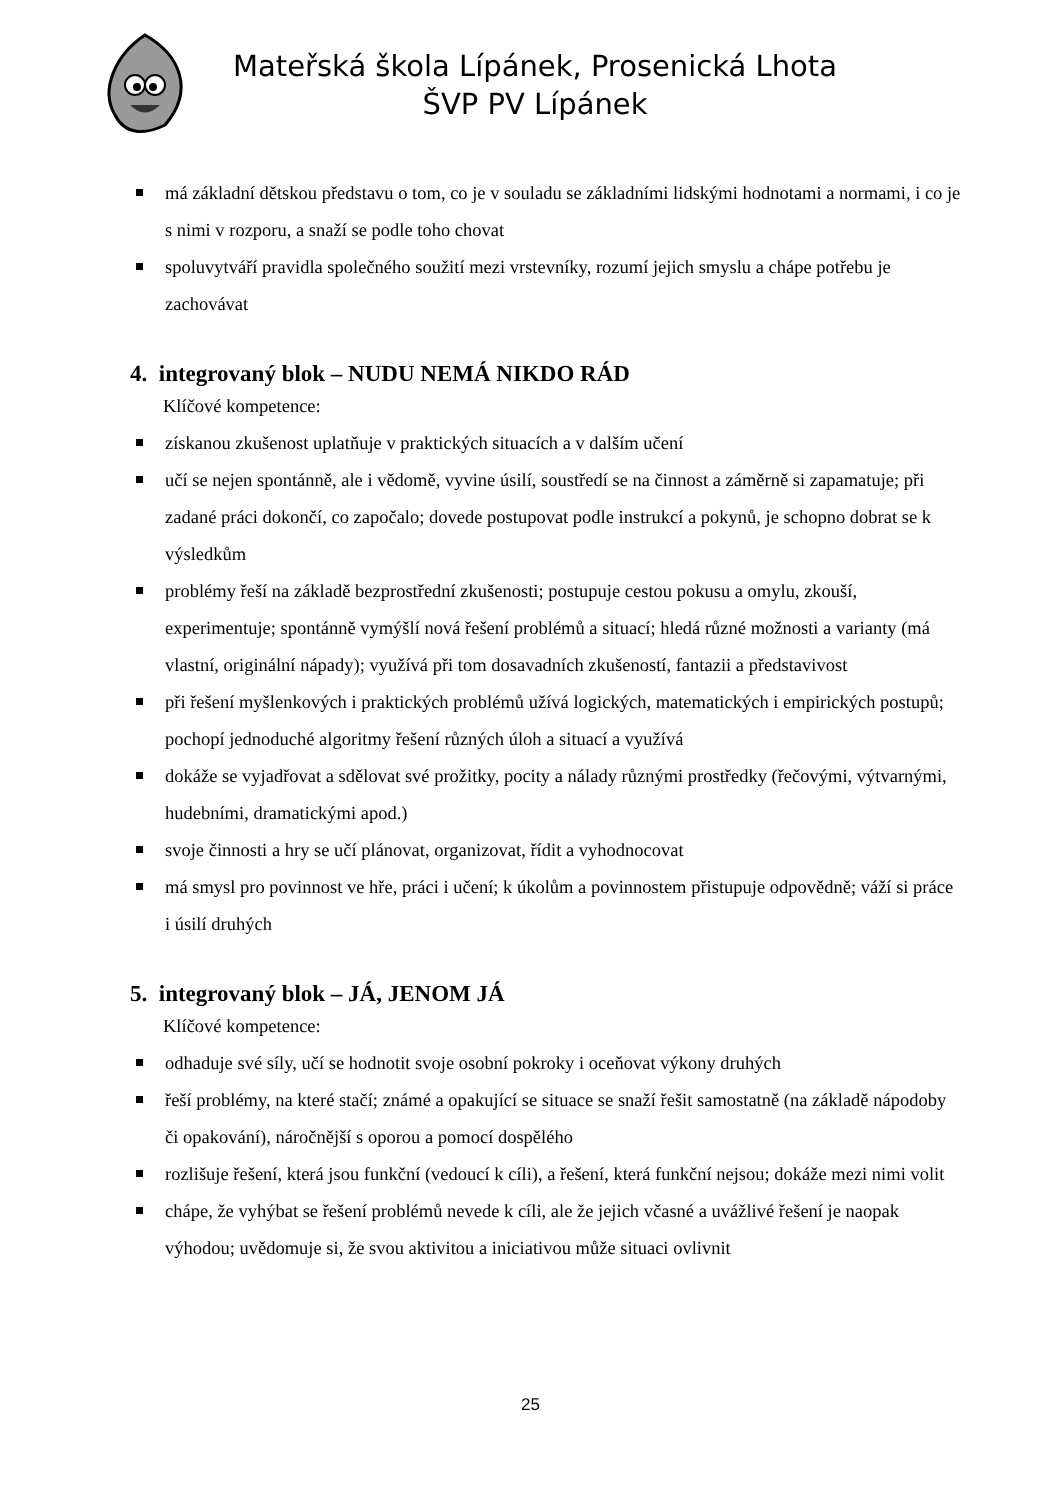Mateřská škola Lípánek, Prosenická Lhota
ŠVP PV Lípánek
má základní dětskou představu o tom, co je v souladu se základními lidskými hodnotami a normami, i co je s nimi v rozporu, a snaží se podle toho chovat
spoluvytváří pravidla společného soužití mezi vrstevníky, rozumí jejich smyslu a chápe potřebu je zachovávat
4. integrovaný blok – NUDU NEMÁ NIKDO RÁD
Klíčové kompetence:
získanou zkušenost uplatňuje v praktických situacích a v dalším učení
učí se nejen spontánně, ale i vědomě, vyvine úsilí, soustředí se na činnost a záměrně si zapamatuje; při zadané práci dokončí, co započalo; dovede postupovat podle instrukcí a pokynů, je schopno dobrat se k výsledkům
problémy řeší na základě bezprostřední zkušenosti; postupuje cestou pokusu a omylu, zkouší, experimentuje; spontánně vymýšlí nová řešení problémů a situací; hledá různé možnosti a varianty (má vlastní, originální nápady); využívá při tom dosavadních zkušeností, fantazii a představivost
při řešení myšlenkových i praktických problémů užívá logických, matematických i empirických postupů; pochopí jednoduché algoritmy řešení různých úloh a situací a využívá
dokáže se vyjadřovat a sdělovat své prožitky, pocity a nálady různými prostředky (řečovými, výtvarnými, hudebními, dramatickými apod.)
svoje činnosti a hry se učí plánovat, organizovat, řídit a vyhodnocovat
má smysl pro povinnost ve hře, práci i učení; k úkolům a povinnostem přistupuje odpovědně; váží si práce i úsilí druhých
5. integrovaný blok – JÁ, JENOM JÁ
Klíčové kompetence:
odhaduje své síly, učí se hodnotit svoje osobní pokroky i oceňovat výkony druhých
řeší problémy, na které stačí; známé a opakující se situace se snaží řešit samostatně (na základě nápodoby či opakování), náročnější s oporou a pomocí dospělého
rozlišuje řešení, která jsou funkční (vedoucí k cíli), a řešení, která funkční nejsou; dokáže mezi nimi volit
chápe, že vyhýbat se řešení problémů nevede k cíli, ale že jejich včasné a uvážlivé řešení je naopak výhodou; uvědomuje si, že svou aktivitou a iniciativou může situaci ovlivnit
25